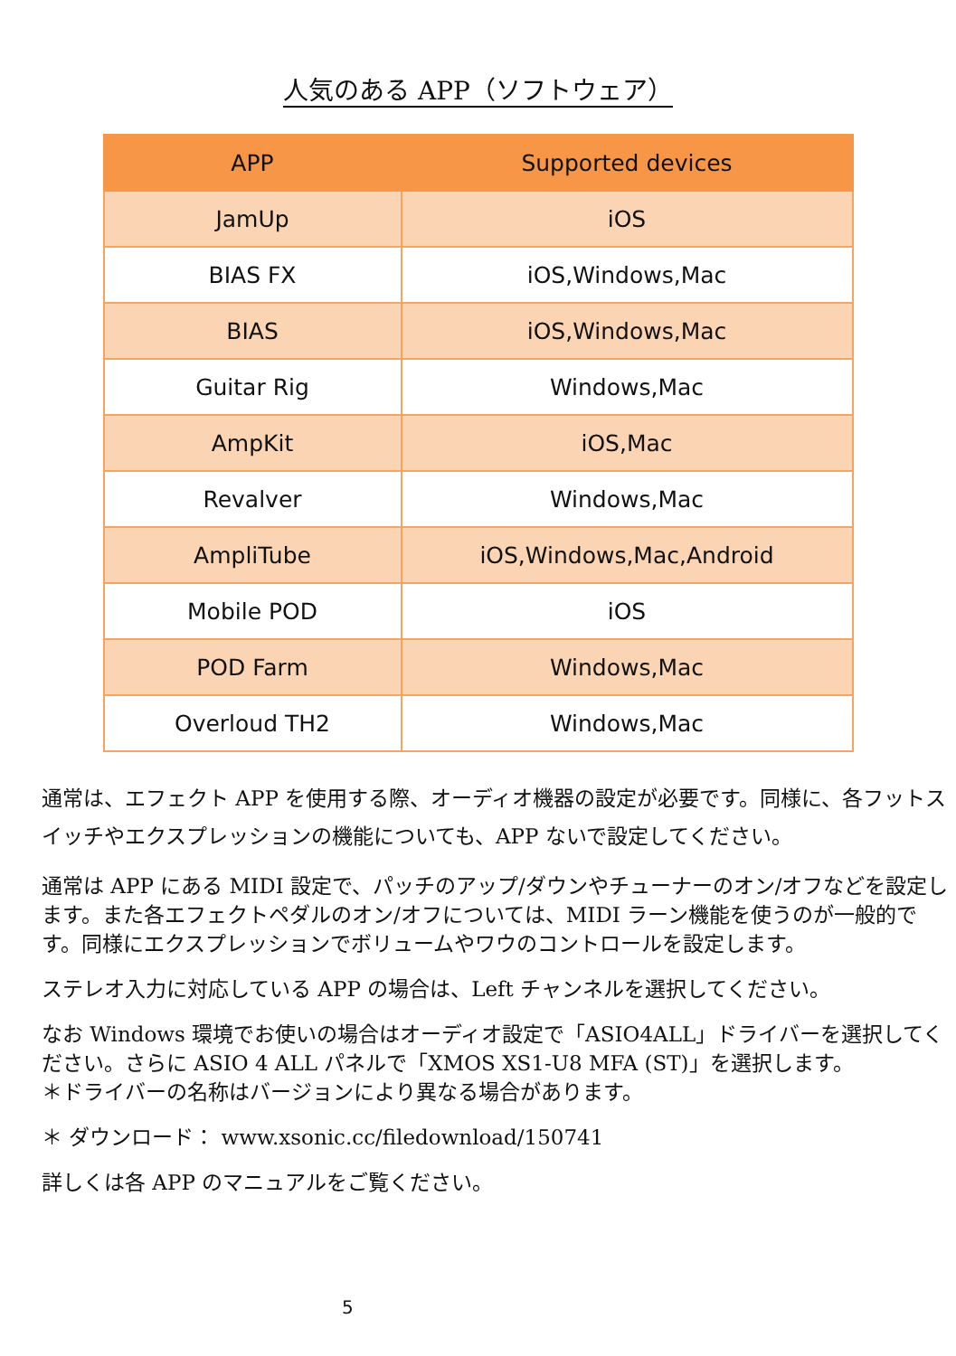人気のある APP（ソフトウェア）
| APP | Supported devices |
| --- | --- |
| JamUp | iOS |
| BIAS FX | iOS,Windows,Mac |
| BIAS | iOS,Windows,Mac |
| Guitar Rig | Windows,Mac |
| AmpKit | iOS,Mac |
| Revalver | Windows,Mac |
| AmpliTube | iOS,Windows,Mac,Android |
| Mobile POD | iOS |
| POD Farm | Windows,Mac |
| Overloud TH2 | Windows,Mac |
通常は、エフェクト APP を使用する際、オーディオ機器の設定が必要です。同様に、各フットスイッチやエクスプレッションの機能についても、APP ないで設定してください。
通常は APP にある MIDI 設定で、パッチのアップ/ダウンやチューナーのオン/オフなどを設定します。また各エフェクトペダルのオン/オフについては、MIDI ラーン機能を使うのが一般的です。同様にエクスプレッションでボリュームやワウのコントロールを設定します。
ステレオ入力に対応している APP の場合は、Left チャンネルを選択してください。
なお Windows 環境でお使いの場合はオーディオ設定で「ASIO4ALL」ドライバーを選択してください。さらに ASIO 4 ALL パネルで「XMOS XS1-U8 MFA (ST)」を選択します。
＊ドライバーの名称はバージョンにより異なる場合があります。
＊ ダウンロード： www.xsonic.cc/filedownload/150741
詳しくは各 APP のマニュアルをご覧ください。
5